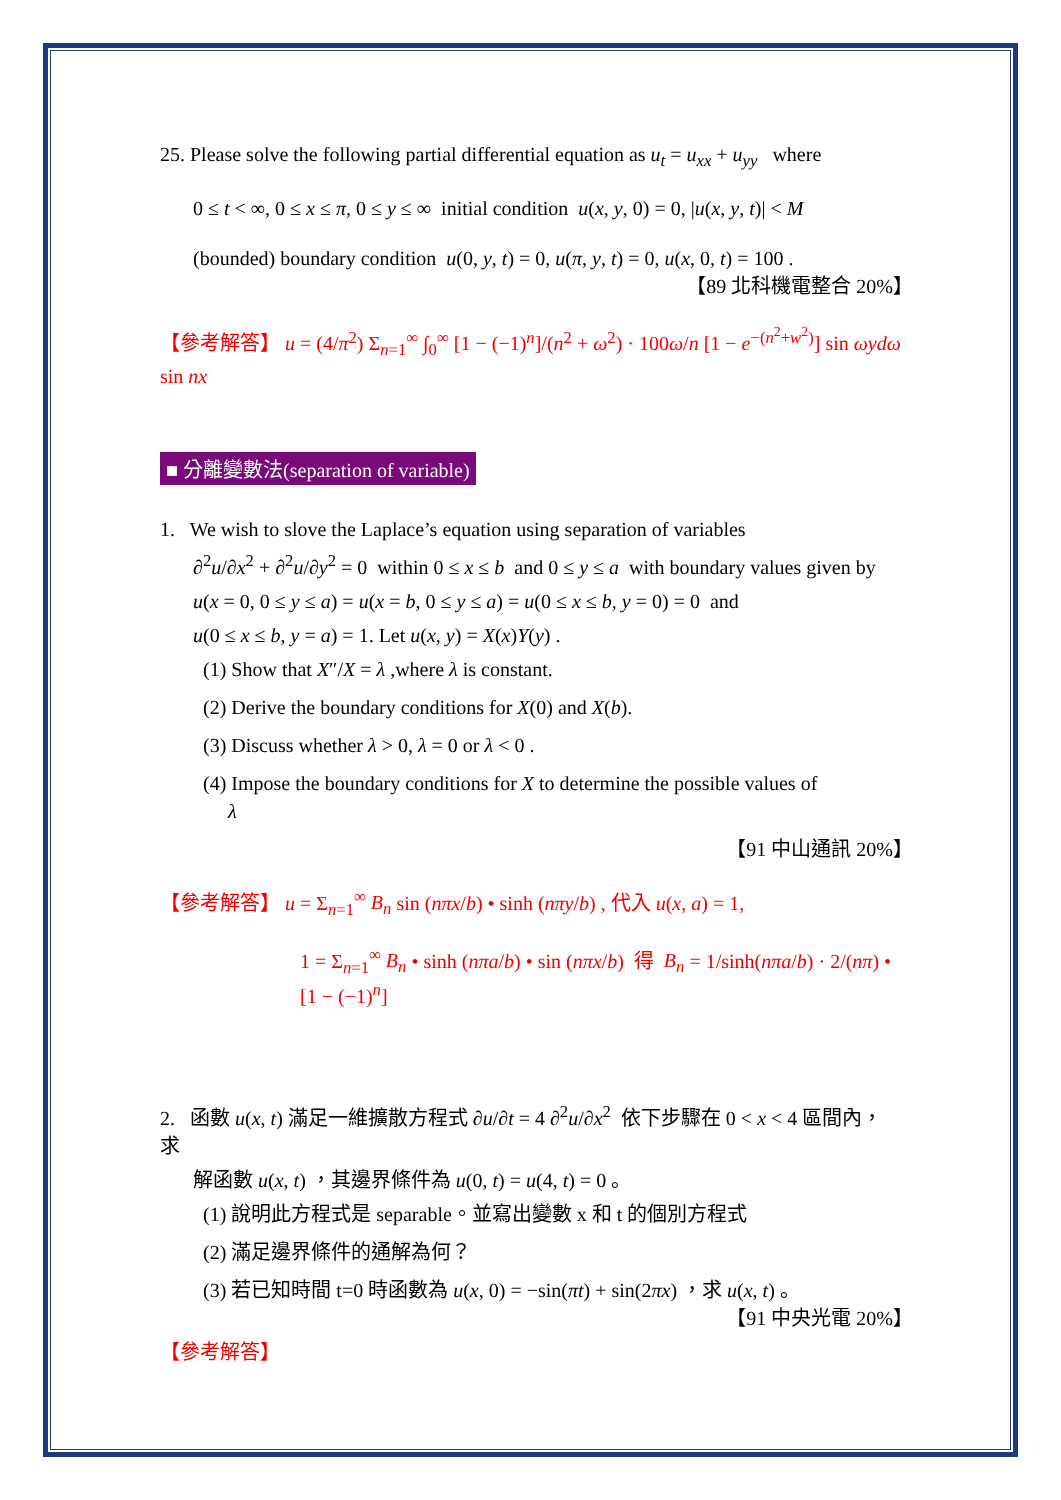25. Please solve the following partial differential equation as u<sub>t</sub> = u<sub>xx</sub> + u<sub>yy</sub> where
0 ≤ t < ∞, 0 ≤ x ≤ π, 0 ≤ y ≤ ∞ initial condition u(x, y, 0) = 0, |u(x, y, t)| < M
(bounded) boundary condition u(0, y, t) = 0, u(π, y, t) = 0, u(x, 0, t) = 100 .
【89 北科機電整合 20%】
【參考解答】 u = (4/π<sup>2</sup>) Σ<sub>n=1</sub><sup>∞</sup> ∫<sub>0</sub><sup>∞</sup> [1 − (−1)<sup>n</sup>]/(n<sup>2</sup> + ω<sup>2</sup>) · 100ω/n [1 − e<sup>−(n<sup>2</sup>+w<sup>2</sup>)</sup>] sin ωydω sin nx
■ 分離變數法(separation of variable)
1. We wish to slove the Laplace’s equation using separation of variables
∂<sup>2</sup>u/∂x<sup>2</sup> + ∂<sup>2</sup>u/∂y<sup>2</sup> = 0 within 0 ≤ x ≤ b and 0 ≤ y ≤ a with boundary values given by
u(x = 0, 0 ≤ y ≤ a) = u(x = b, 0 ≤ y ≤ a) = u(0 ≤ x ≤ b, y = 0) = 0 and
u(0 ≤ x ≤ b, y = a) = 1. Let u(x, y) = X(x)Y(y) .
(1) Show that X″/X = λ ,where λ is constant.
(2) Derive the boundary conditions for X(0) and X(b).
(3) Discuss whether λ > 0, λ = 0 or λ < 0 .
(4) Impose the boundary conditions for X to determine the possible values of
λ
【91 中山通訊 20%】
【參考解答】 u = Σ<sub>n=1</sub><sup>∞</sup> B<sub>n</sub> sin (nπx/b) • sinh (nπy/b) , 代入 u(x, a) = 1,
1 = Σ<sub>n=1</sub><sup>∞</sup> B<sub>n</sub> • sinh (nπa/b) • sin (nπx/b) 得 B<sub>n</sub> = 1/sinh(nπa/b) · 2/(nπ) • [1 − (−1)<sup>n</sup>]
2. 函數 u(x, t) 滿足一維擴散方程式 ∂u/∂t = 4 ∂<sup>2</sup>u/∂x<sup>2</sup> 依下步驟在 0 < x < 4 區間內，求
解函數 u(x, t) ，其邊界條件為 u(0, t) = u(4, t) = 0 。
(1) 說明此方程式是 separable。並寫出變數 x 和 t 的個別方程式
(2) 滿足邊界條件的通解為何？
(3) 若已知時間 t=0 時函數為 u(x, 0) = −sin(πt) + sin(2πx) ，求 u(x, t) 。
【91 中央光電 20%】
【參考解答】